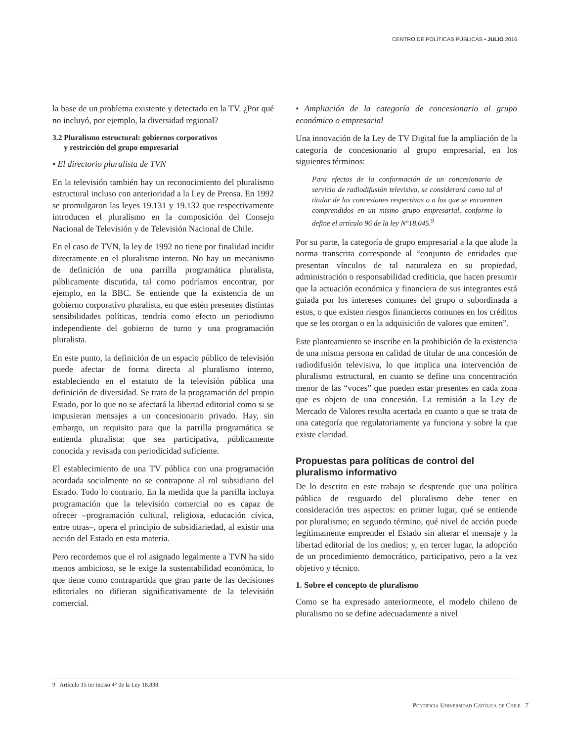CENTRO DE POLÍTICAS PÚBLICAS • JULIO 2016
la base de un problema existente y detectado en la TV. ¿Por qué no incluyó, por ejemplo, la diversidad regional?
3.2 Pluralismo estructural: gobiernos corporativos
y restricción del grupo empresarial
• El directorio pluralista de TVN
En la televisión también hay un reconocimiento del pluralismo estructural incluso con anterioridad a la Ley de Prensa. En 1992 se promulgaron las leyes 19.131 y 19.132 que respectivamente introducen el pluralismo en la composición del Consejo Nacional de Televisión y de Televisión Nacional de Chile.
En el caso de TVN, la ley de 1992 no tiene por finalidad incidir directamente en el pluralismo interno. No hay un mecanismo de definición de una parrilla programática pluralista, públicamente discutida, tal como podríamos encontrar, por ejemplo, en la BBC. Se entiende que la existencia de un gobierno corporativo pluralista, en que estén presentes distintas sensibilidades políticas, tendría como efecto un periodismo independiente del gobierno de turno y una programación pluralista.
En este punto, la definición de un espacio público de televisión puede afectar de forma directa al pluralismo interno, estableciendo en el estatuto de la televisión pública una definición de diversidad. Se trata de la programación del propio Estado, por lo que no se afectará la libertad editorial como si se impusieran mensajes a un concesionario privado. Hay, sin embargo, un requisito para que la parrilla programática se entienda pluralista: que sea participativa, públicamente conocida y revisada con periodicidad suficiente.
El establecimiento de una TV pública con una programación acordada socialmente no se contrapone al rol subsidiario del Estado. Todo lo contrario. En la medida que la parrilla incluya programación que la televisión comercial no es capaz de ofrecer –programación cultural, religiosa, educación cívica, entre otras–, opera el principio de subsidiariedad, al existir una acción del Estado en esta materia.
Pero recordemos que el rol asignado legalmente a TVN ha sido menos ambicioso, se le exige la sustentabilidad económica, lo que tiene como contrapartida que gran parte de las decisiones editoriales no difieran significativamente de la televisión comercial.
• Ampliación de la categoría de concesionario al grupo económico o empresarial
Una innovación de la Ley de TV Digital fue la ampliación de la categoría de concesionario al grupo empresarial, en los siguientes términos:
Para efectos de la conformación de un concesionario de servicio de radiodifusión televisiva, se considerará como tal al titular de las concesiones respectivas o a los que se encuentren comprendidos en un mismo grupo empresarial, conforme lo define el artículo 96 de la ley N°18.045.<sup>9</sup>
Por su parte, la categoría de grupo empresarial a la que alude la norma transcrita corresponde al “conjunto de entidades que presentan vínculos de tal naturaleza en su propiedad, administración o responsabilidad crediticia, que hacen presumir que la actuación económica y financiera de sus integrantes está guiada por los intereses comunes del grupo o subordinada a estos, o que existen riesgos financieros comunes en los créditos que se les otorgan o en la adquisición de valores que emiten”.
Este planteamiento se inscribe en la prohibición de la existencia de una misma persona en calidad de titular de una concesión de radiodifusión televisiva, lo que implica una intervención de pluralismo estructural, en cuanto se define una concentración menor de las “voces” que pueden estar presentes en cada zona que es objeto de una concesión. La remisión a la Ley de Mercado de Valores resulta acertada en cuanto a que se trata de una categoría que regulatoriamente ya funciona y sobre la que existe claridad.
Propuestas para políticas de control del
pluralismo informativo
De lo descrito en este trabajo se desprende que una política pública de resguardo del pluralismo debe tener en consideración tres aspectos: en primer lugar, qué se entiende por pluralismo; en segundo término, qué nivel de acción puede legítimamente emprender el Estado sin alterar el mensaje y la libertad editorial de los medios; y, en tercer lugar, la adopción de un procedimiento democrático, participativo, pero a la vez objetivo y técnico.
1. Sobre el concepto de pluralismo
Como se ha expresado anteriormente, el modelo chileno de pluralismo no se define adecuadamente a nivel
9 Artículo 15 ter inciso 4° de la Ley 18.838.
Pontificia Universidad Católica de Chile 7